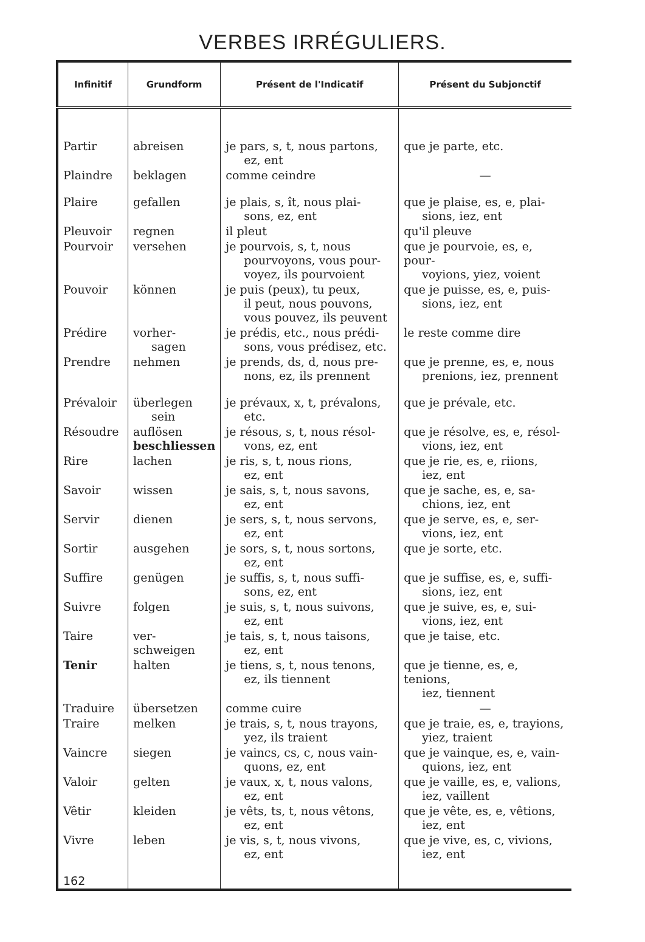VERBES IRRÉGULIERS.
| Infinitif | Grundform | Présent de l'Indicatif | Présent du Subjonctif |
| --- | --- | --- | --- |
| Partir | abreisen | je pars, s, t, nous partons, ez, ent | que je parte, etc. |
| Plaindre | beklagen | comme ceindre | — |
| Plaire | gefallen | je plais, s, ît, nous plai- sons, ez, ent | que je plaise, es, e, plai- sions, iez, ent |
| Pleuvoir | regnen | il pleut | qu'il pleuve |
| Pourvoir | versehen | je pourvois, s, t, nous pourvoyons, vous pour- voyez, ils pourvoient | que je pourvoie, es, e, pour- voyions, yiez, voient |
| Pouvoir | können | je puis (peux), tu peux, il peut, nous pouvons, vous pouvez, ils peuvent | que je puisse, es, e, puis- sions, iez, ent |
| Prédire | vorher- sagen | je prédis, etc., nous prédi- sons, vous prédisez, etc. | le reste comme dire |
| Prendre | nehmen | je prends, ds, d, nous pre- nons, ez, ils prennent | que je prenne, es, e, nous prenions, iez, prennent |
| Prévaloir | überlegen sein | je prévaux, x, t, prévalons, etc. | que je prévale, etc. |
| Résoudre | auflösen beschliessen | je résous, s, t, nous résol- vons, ez, ent | que je résolve, es, e, résol- vions, iez, ent |
| Rire | lachen | je ris, s, t, nous rions, ez, ent | que je rie, es, e, riions, iez, ent |
| Savoir | wissen | je sais, s, t, nous savons, ez, ent | que je sache, es, e, sa- chions, iez, ent |
| Servir | dienen | je sers, s, t, nous servons, ez, ent | que je serve, es, e, ser- vions, iez, ent |
| Sortir | ausgehen | je sors, s, t, nous sortons, ez, ent | que je sorte, etc. |
| Suffire | genügen | je suffis, s, t, nous suffi- sons, ez, ent | que je suffise, es, e, suffi- sions, iez, ent |
| Suivre | folgen | je suis, s, t, nous suivons, ez, ent | que je suive, es, e, sui- vions, iez, ent |
| Taire | ver- schweigen | je tais, s, t, nous taisons, ez, ent | que je taise, etc. |
| Tenir | halten | je tiens, s, t, nous tenons, ez, ils tiennent | que je tienne, es, e, tenions, iez, tiennent |
| Traduire | übersetzen | comme cuire | — |
| Traire | melken | je trais, s, t, nous trayons, yez, ils traient | que je traie, es, e, trayions, yiez, traient |
| Vaincre | siegen | je vaincs, cs, c, nous vain- quons, ez, ent | que je vainque, es, e, vain- quions, iez, ent |
| Valoir | gelten | je vaux, x, t, nous valons, ez, ent | que je vaille, es, e, valions, iez, vaillent |
| Vêtir | kleiden | je vêts, ts, t, nous vêtons, ez, ent | que je vête, es, e, vêtions, iez, ent |
| Vivre | leben | je vis, s, t, nous vivons, ez, ent | que je vive, es, c, vivions, iez, ent |
| 162 | | | |